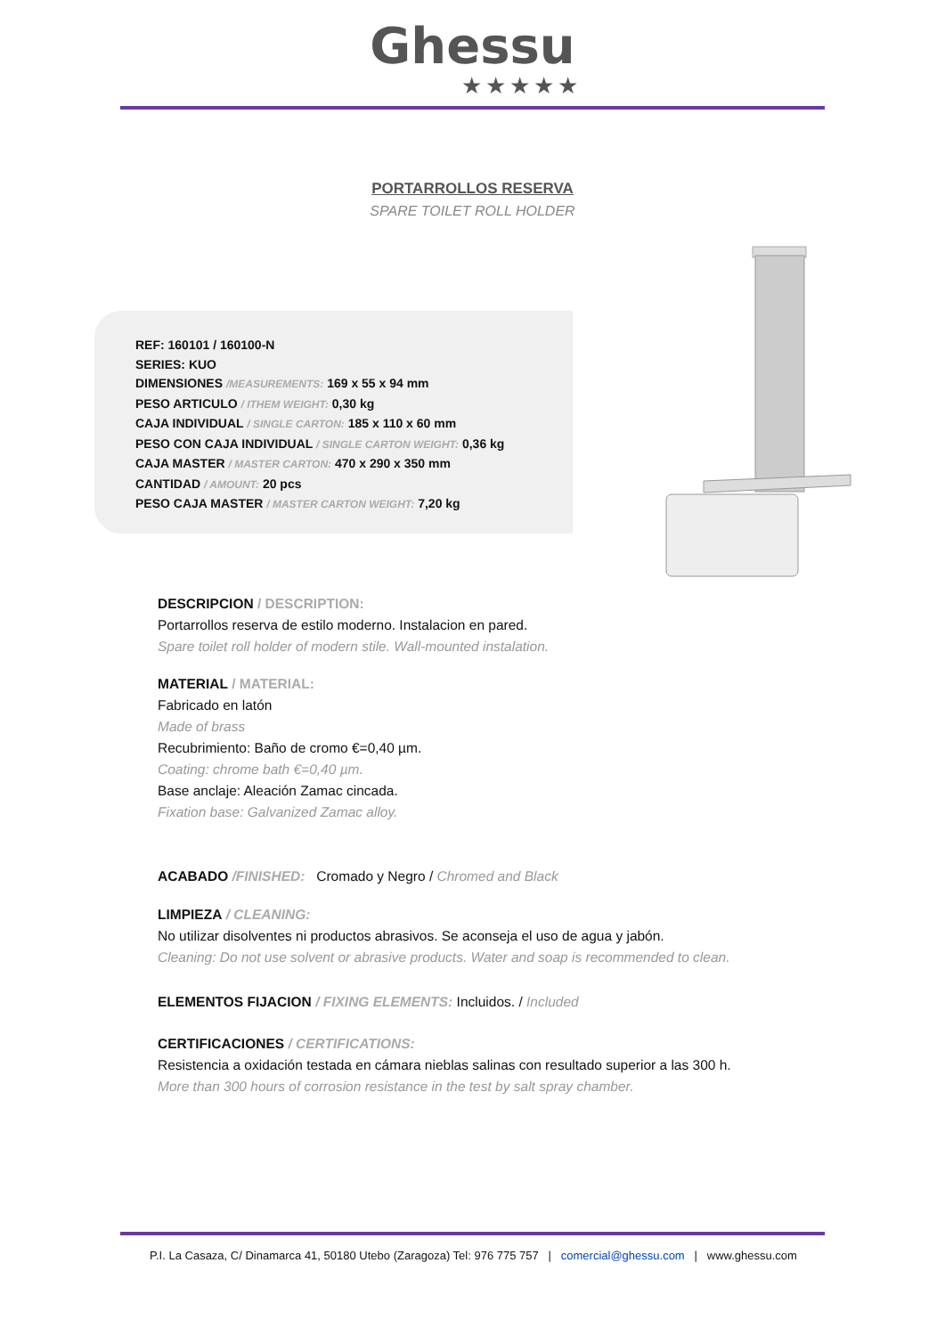Ghessu
★★★★★
PORTARROLLOS RESERVA
SPARE TOILET ROLL HOLDER
REF: 160101 / 160100-N
SERIES: KUO
DIMENSIONES /MEASUREMENTS: 169 x 55 x 94 mm
PESO ARTICULO / ITHEM WEIGHT: 0,30 kg
CAJA INDIVIDUAL / SINGLE CARTON: 185 x 110 x 60 mm
PESO CON CAJA INDIVIDUAL / SINGLE CARTON WEIGHT: 0,36 kg
CAJA MASTER / MASTER CARTON: 470 x 290 x 350 mm
CANTIDAD / AMOUNT: 20 pcs
PESO CAJA MASTER / MASTER CARTON WEIGHT: 7,20 kg
DESCRIPCION / DESCRIPTION:
Portarrollos reserva de estilo moderno. Instalacion en pared.
Spare toilet roll holder of modern stile. Wall-mounted instalation.
MATERIAL / MATERIAL:
Fabricado en latón
Made of brass
Recubrimiento: Baño de cromo €=0,40 µm.
Coating: chrome bath €=0,40 µm.
Base anclaje: Aleación Zamac cincada.
Fixation base: Galvanized Zamac alloy.
ACABADO /FINISHED: Cromado y Negro / Chromed and Black
LIMPIEZA / CLEANING:
No utilizar disolventes ni productos abrasivos. Se aconseja el uso de agua y jabón.
Cleaning: Do not use solvent or abrasive products. Water and soap is recommended to clean.
ELEMENTOS FIJACION / FIXING ELEMENTS: Incluidos. / Included
CERTIFICACIONES / CERTIFICATIONS:
Resistencia a oxidación testada en cámara nieblas salinas con resultado superior a las 300 h.
More than 300 hours of corrosion resistance in the test by salt spray chamber.
P.I. La Casaza, C/ Dinamarca 41, 50180 Utebo (Zaragoza) Tel: 976 775 757 | comercial@ghessu.com | www.ghessu.com